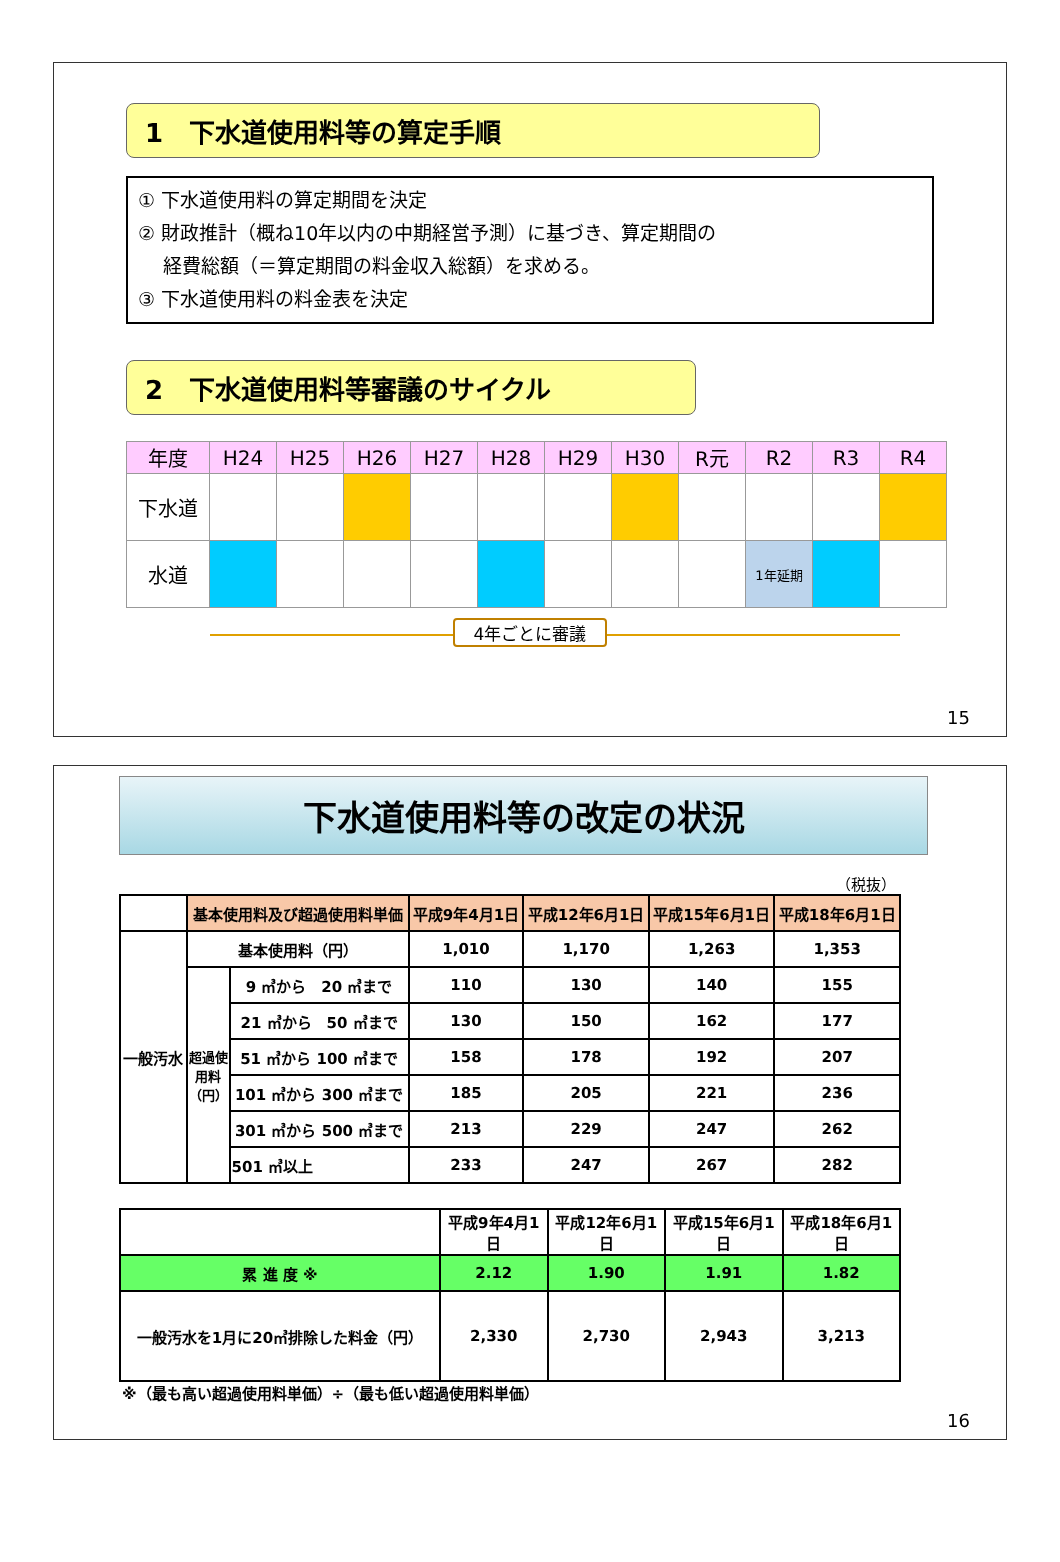1　下水道使用料等の算定手順
① 下水道使用料の算定期間を決定
② 財政推計（概ね10年以内の中期経営予測）に基づき、算定期間の
　 経費総額（＝算定期間の料金収入総額）を求める。
③ 下水道使用料の料金表を決定
2　下水道使用料等審議のサイクル
| 年度 | H24 | H25 | H26 | H27 | H28 | H29 | H30 | R元 | R2 | R3 | R4 |
| 下水道 | | | | | | | | | | | |
| 水道 | | | | | | | | | 1年延期 | | |
4年ごとに審議
15
下水道使用料等の改定の状況
（税抜）
| | 基本使用料及び超過使用料単価 | | 平成9年4月1日 | 平成12年6月1日 | 平成15年6月1日 | 平成18年6月1日 |
| 一般汚水 | 基本使用料（円） | | 1,010 | 1,170 | 1,263 | 1,353 |
| | 超過使用料（円） | 9 ㎥から 20 ㎥まで | 110 | 130 | 140 | 155 |
| | | 21 ㎥から 50 ㎥まで | 130 | 150 | 162 | 177 |
| | | 51 ㎥から 100 ㎥まで | 158 | 178 | 192 | 207 |
| | | 101 ㎥から 300 ㎥まで | 185 | 205 | 221 | 236 |
| | | 301 ㎥から 500 ㎥まで | 213 | 229 | 247 | 262 |
| | | 501 ㎥以上 | 233 | 247 | 267 | 282 |
| | 平成9年4月1日 | 平成12年6月1日 | 平成15年6月1日 | 平成18年6月1日 |
| 累 進 度 ※ | 2.12 | 1.90 | 1.91 | 1.82 |
| 一般汚水を1月に20㎥排除した料金（円） | 2,330 | 2,730 | 2,943 | 3,213 |
※（最も高い超過使用料単価）÷（最も低い超過使用料単価）
16